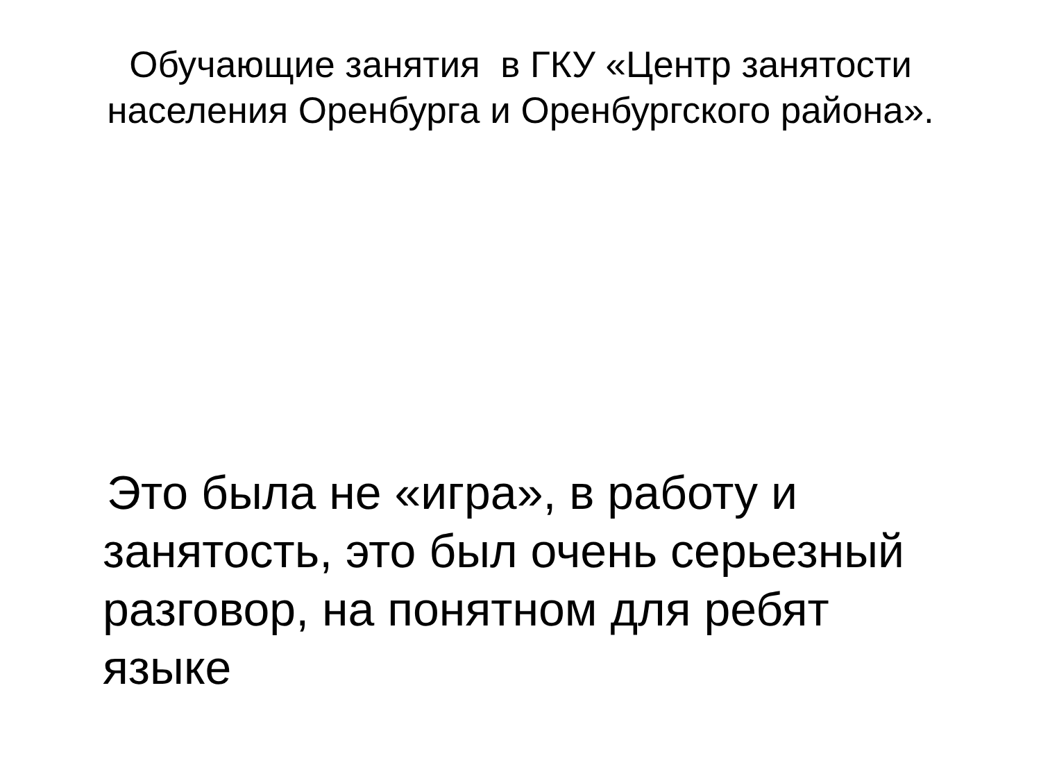Обучающие занятия в ГКУ «Центр занятости
населения Оренбурга и Оренбургского района».
Это была не «игра», в работу и занятость, это был очень серьезный разговор, на понятном для ребят языке